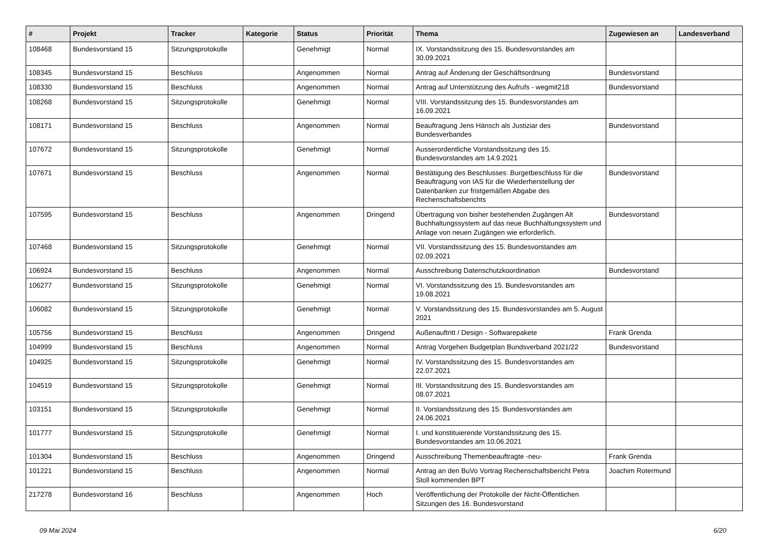| # | Projekt | Tracker | Kategorie | Status | Priorität | Thema | Zugewiesen an | Landesverband |
| --- | --- | --- | --- | --- | --- | --- | --- | --- |
| 108468 | Bundesvorstand 15 | Sitzungsprotokolle | | Genehmigt | Normal | IX. Vorstandssitzung des 15. Bundesvorstandes am 30.09.2021 | | |
| 108345 | Bundesvorstand 15 | Beschluss | | Angenommen | Normal | Antrag auf Änderung der Geschäftsordnung | Bundesvorstand | |
| 108330 | Bundesvorstand 15 | Beschluss | | Angenommen | Normal | Antrag auf Unterstützung des Aufrufs - wegmit218 | Bundesvorstand | |
| 108268 | Bundesvorstand 15 | Sitzungsprotokolle | | Genehmigt | Normal | VIII. Vorstandssitzung des 15. Bundesvorstandes am 16.09.2021 | | |
| 108171 | Bundesvorstand 15 | Beschluss | | Angenommen | Normal | Beauftragung Jens Hänsch als Justiziar des Bundesverbandes | Bundesvorstand | |
| 107672 | Bundesvorstand 15 | Sitzungsprotokolle | | Genehmigt | Normal | Ausserordentliche Vorstandssitzung des 15. Bundesvorstandes am 14.9.2021 | | |
| 107671 | Bundesvorstand 15 | Beschluss | | Angenommen | Normal | Bestätigung des Beschlusses: Burgetbeschluss für die Beauftragung von IAS für die Wiederherstellung der Datenbanken zur fristgemäßen Abgabe des Rechenschaftsberichts | Bundesvorstand | |
| 107595 | Bundesvorstand 15 | Beschluss | | Angenommen | Dringend | Übertragung von bisher bestehenden Zugängen Alt Buchhaltungssystem auf das neue Buchhaltungssystem und Anlage von neuen Zugängen wie erforderlich. | Bundesvorstand | |
| 107468 | Bundesvorstand 15 | Sitzungsprotokolle | | Genehmigt | Normal | VII. Vorstandssitzung des 15. Bundesvorstandes am 02.09.2021 | | |
| 106924 | Bundesvorstand 15 | Beschluss | | Angenommen | Normal | Ausschreibung Datenschutzkoordination | Bundesvorstand | |
| 106277 | Bundesvorstand 15 | Sitzungsprotokolle | | Genehmigt | Normal | VI. Vorstandssitzung des 15. Bundesvorstandes am 19.08.2021 | | |
| 106082 | Bundesvorstand 15 | Sitzungsprotokolle | | Genehmigt | Normal | V. Vorstandssitzung des 15. Bundesvorstandes am 5. August 2021 | | |
| 105756 | Bundesvorstand 15 | Beschluss | | Angenommen | Dringend | Außenauftritt / Design - Softwarepakete | Frank Grenda | |
| 104999 | Bundesvorstand 15 | Beschluss | | Angenommen | Normal | Antrag Vorgehen Budgetplan Bundsverband 2021/22 | Bundesvorstand | |
| 104925 | Bundesvorstand 15 | Sitzungsprotokolle | | Genehmigt | Normal | IV. Vorstandssitzung des 15. Bundesvorstandes am 22.07.2021 | | |
| 104519 | Bundesvorstand 15 | Sitzungsprotokolle | | Genehmigt | Normal | III. Vorstandssitzung des 15. Bundesvorstandes am 08.07.2021 | | |
| 103151 | Bundesvorstand 15 | Sitzungsprotokolle | | Genehmigt | Normal | II. Vorstandssitzung des 15. Bundesvorstandes am 24.06.2021 | | |
| 101777 | Bundesvorstand 15 | Sitzungsprotokolle | | Genehmigt | Normal | I. und konstituierende Vorstandssitzung des 15. Bundesvorstandes am 10.06.2021 | | |
| 101304 | Bundesvorstand 15 | Beschluss | | Angenommen | Dringend | Ausschreibung Themenbeauftragte -neu- | Frank Grenda | |
| 101221 | Bundesvorstand 15 | Beschluss | | Angenommen | Normal | Antrag an den BuVo Vortrag Rechenschaftsbericht Petra Stoll kommenden BPT | Joachim Rotermund | |
| 217278 | Bundesvorstand 16 | Beschluss | | Angenommen | Hoch | Veröffentlichung der Protokolle der Nicht-Öffentlichen Sitzungen des 16. Bundesvorstand | | |
09 Mai 2024 6/20